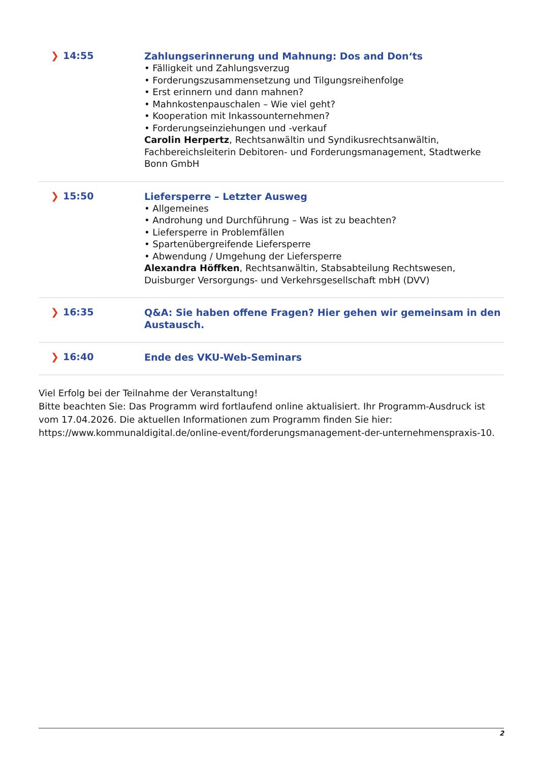| ❯ 14:55 | Zahlungserinnerung und Mahnung: Dos and Don‘ts • Fälligkeit und Zahlungsverzug • Forderungszusammensetzung und Tilgungsreihenfolge • Erst erinnern und dann mahnen? • Mahnkostenpauschalen – Wie viel geht? • Kooperation mit Inkassounternehmen? • Forderungseinziehungen und -verkauf Carolin Herpertz , Rechtsanwältin und Syndikusrechtsanwältin, Fachbereichsleiterin Debitoren- und Forderungsmanagement, Stadtwerke Bonn GmbH |
| ❯ 15:50 | Liefersperre – Letzter Ausweg • Allgemeines • Androhung und Durchführung – Was ist zu beachten? • Liefersperre in Problemfällen • Spartenübergreifende Liefersperre • Abwendung / Umgehung der Liefersperre Alexandra Höffken , Rechtsanwältin, Stabsabteilung Rechtswesen, Duisburger Versorgungs- und Verkehrsgesellschaft mbH (DVV) |
| ❯ 16:35 | Q&A: Sie haben offene Fragen? Hier gehen wir gemeinsam in den Austausch. |
| ❯ 16:40 | Ende des VKU-Web-Seminars |
Viel Erfolg bei der Teilnahme der Veranstaltung!
Bitte beachten Sie: Das Programm wird fortlaufend online aktualisiert. Ihr Programm-Ausdruck ist vom 17.04.2026. Die aktuellen Informationen zum Programm finden Sie hier: https://www.kommunaldigital.de/online-event/forderungsmanagement-der-unternehmenspraxis-10.
2